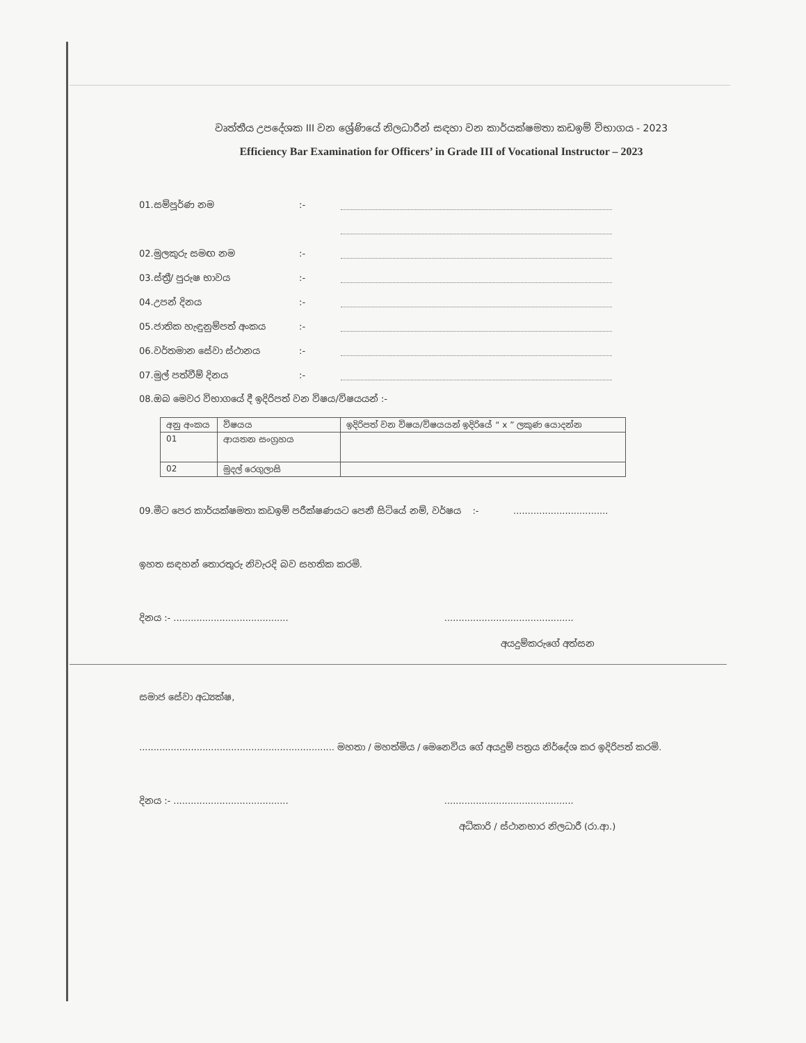වෘත්තීය උපදේශක III වන ශ්‍රේණියේ නිලධාරීන් සඳහා වන කාර්යක්ෂමතා කඩඉම් විභාගය - 2023
Efficiency Bar Examination for Officers’ in Grade III of Vocational Instructor – 2023
01.සම්පූර්ණ නම:-
02.මුලකුරු සමඟ නම:-
03.ස්ත්‍රී/ පුරුෂ භාවය:-
04.උපන් දිනය:-
05.ජාතික හැඳුනුම්පත් අංකය:-
06.වර්තමාන සේවා ස්ථානය:-
07.මුල් පත්වීම් දිනය:-
08.ඔබ මෙවර විභාගයේ දී ඉදිරිපත් වන විෂය/විෂයයන් :-
| අනු අංකය | විෂයය | ඉදිරිපත් වන විෂය/විෂයයන් ඉදිරියේ “ x ” ලකුණ යොදන්න |
| --- | --- | --- |
| 01 | ආයතන සංග්‍රහය | |
| 02 | මුදල් රෙගුලාසි | |
09.මීට පෙර කාර්යක්ෂමතා කඩඉම් පරීක්ෂණයට පෙනී සිටියේ නම්, වර්ෂය :- .................................
ඉහත සඳහන් තොරතුරු නිවැරදි බව සහතික කරමි.
දිනය :- ........................................ .............................................
අයදුම්කරුගේ අත්සන
සමාජ සේවා අධ්‍යක්ෂ,
.................................................................... මහතා / මහත්මිය / මෙනෙවිය ගේ අයදුම් පත්‍රය නිර්දේශ කර ඉදිරිපත් කරමි.
දිනය :- ........................................ .............................................
අධිකාරි / ස්ථානභාර නිලධාරී (රා.ආ.)